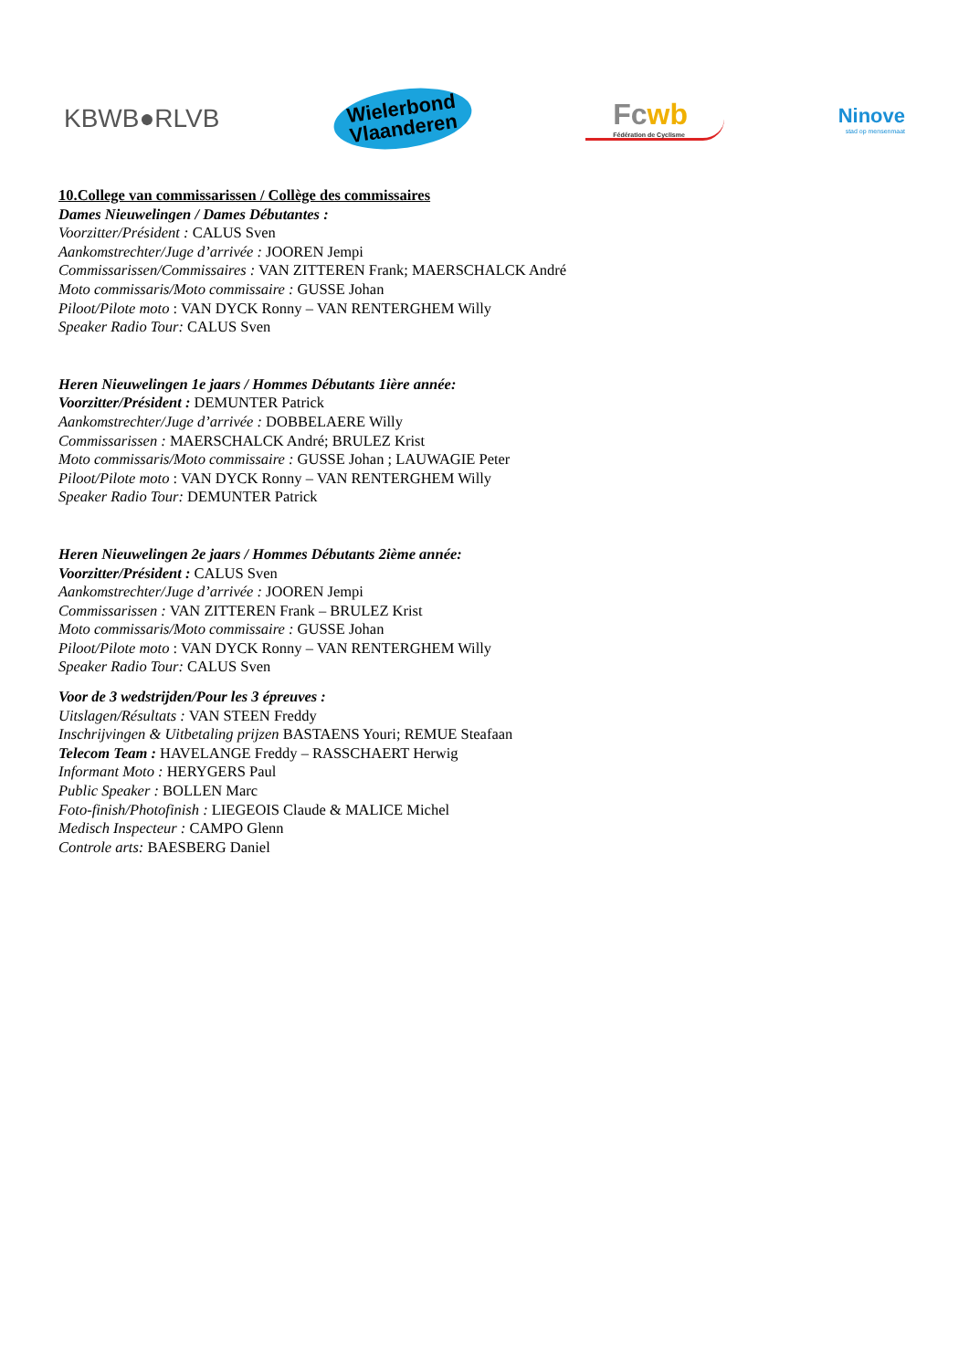KBWB●RLVB
Wielerbond
Vlaanderen
Fcwb
Fédération de Cyclisme
Ninove
stad op mensenmaat
10.College van commissarissen / Collège des commissaires
Dames Nieuwelingen / Dames Débutantes :
Voorzitter/Président : CALUS Sven
Aankomstrechter/Juge d’arrivée : JOOREN Jempi
Commissarissen/Commissaires : VAN ZITTEREN Frank; MAERSCHALCK André
Moto commissaris/Moto commissaire : GUSSE Johan
Piloot/Pilote moto : VAN DYCK Ronny – VAN RENTERGHEM Willy
Speaker Radio Tour: CALUS Sven
Heren Nieuwelingen 1e jaars / Hommes Débutants 1ière année:
Voorzitter/Président : DEMUNTER Patrick
Aankomstrechter/Juge d’arrivée : DOBBELAERE Willy
Commissarissen : MAERSCHALCK André; BRULEZ Krist
Moto commissaris/Moto commissaire : GUSSE Johan ; LAUWAGIE Peter
Piloot/Pilote moto : VAN DYCK Ronny – VAN RENTERGHEM Willy
Speaker Radio Tour: DEMUNTER Patrick
Heren Nieuwelingen 2e jaars / Hommes Débutants 2ième année:
Voorzitter/Président : CALUS Sven
Aankomstrechter/Juge d’arrivée : JOOREN Jempi
Commissarissen : VAN ZITTEREN Frank – BRULEZ Krist
Moto commissaris/Moto commissaire : GUSSE Johan
Piloot/Pilote moto : VAN DYCK Ronny – VAN RENTERGHEM Willy
Speaker Radio Tour: CALUS Sven
Voor de 3 wedstrijden/Pour les 3 épreuves :
Uitslagen/Résultats : VAN STEEN Freddy
Inschrijvingen & Uitbetaling prijzen BASTAENS Youri; REMUE Steafaan
Telecom Team : HAVELANGE Freddy – RASSCHAERT Herwig
Informant Moto : HERYGERS Paul
Public Speaker : BOLLEN Marc
Foto-finish/Photofinish : LIEGEOIS Claude & MALICE Michel
Medisch Inspecteur : CAMPO Glenn
Controle arts: BAESBERG Daniel